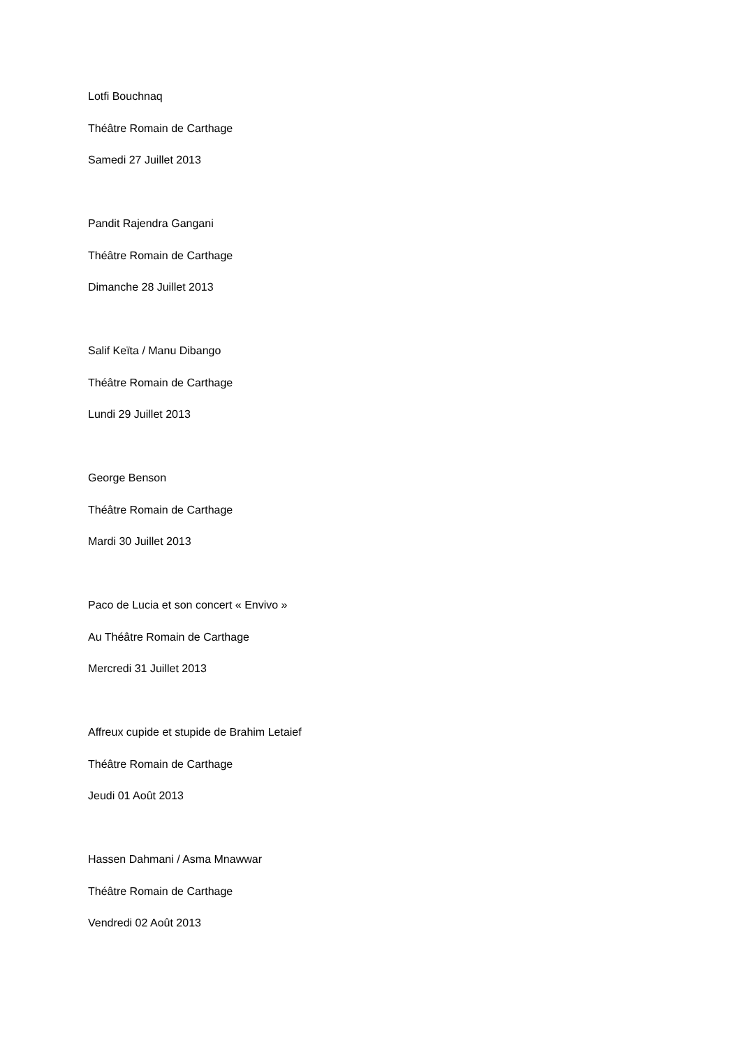Lotfi Bouchnaq
Théâtre Romain de Carthage
Samedi 27 Juillet 2013
Pandit Rajendra Gangani
Théâtre Romain de Carthage
Dimanche 28 Juillet 2013
Salif Keïta / Manu Dibango
Théâtre Romain de Carthage
Lundi 29 Juillet 2013
George Benson
Théâtre Romain de Carthage
Mardi 30 Juillet 2013
Paco de Lucia et son concert « Envivo »
Au Théâtre Romain de Carthage
Mercredi 31 Juillet 2013
Affreux cupide et stupide de Brahim Letaief
Théâtre Romain de Carthage
Jeudi 01 Août 2013
Hassen Dahmani / Asma Mnawwar
Théâtre Romain de Carthage
Vendredi 02 Août 2013